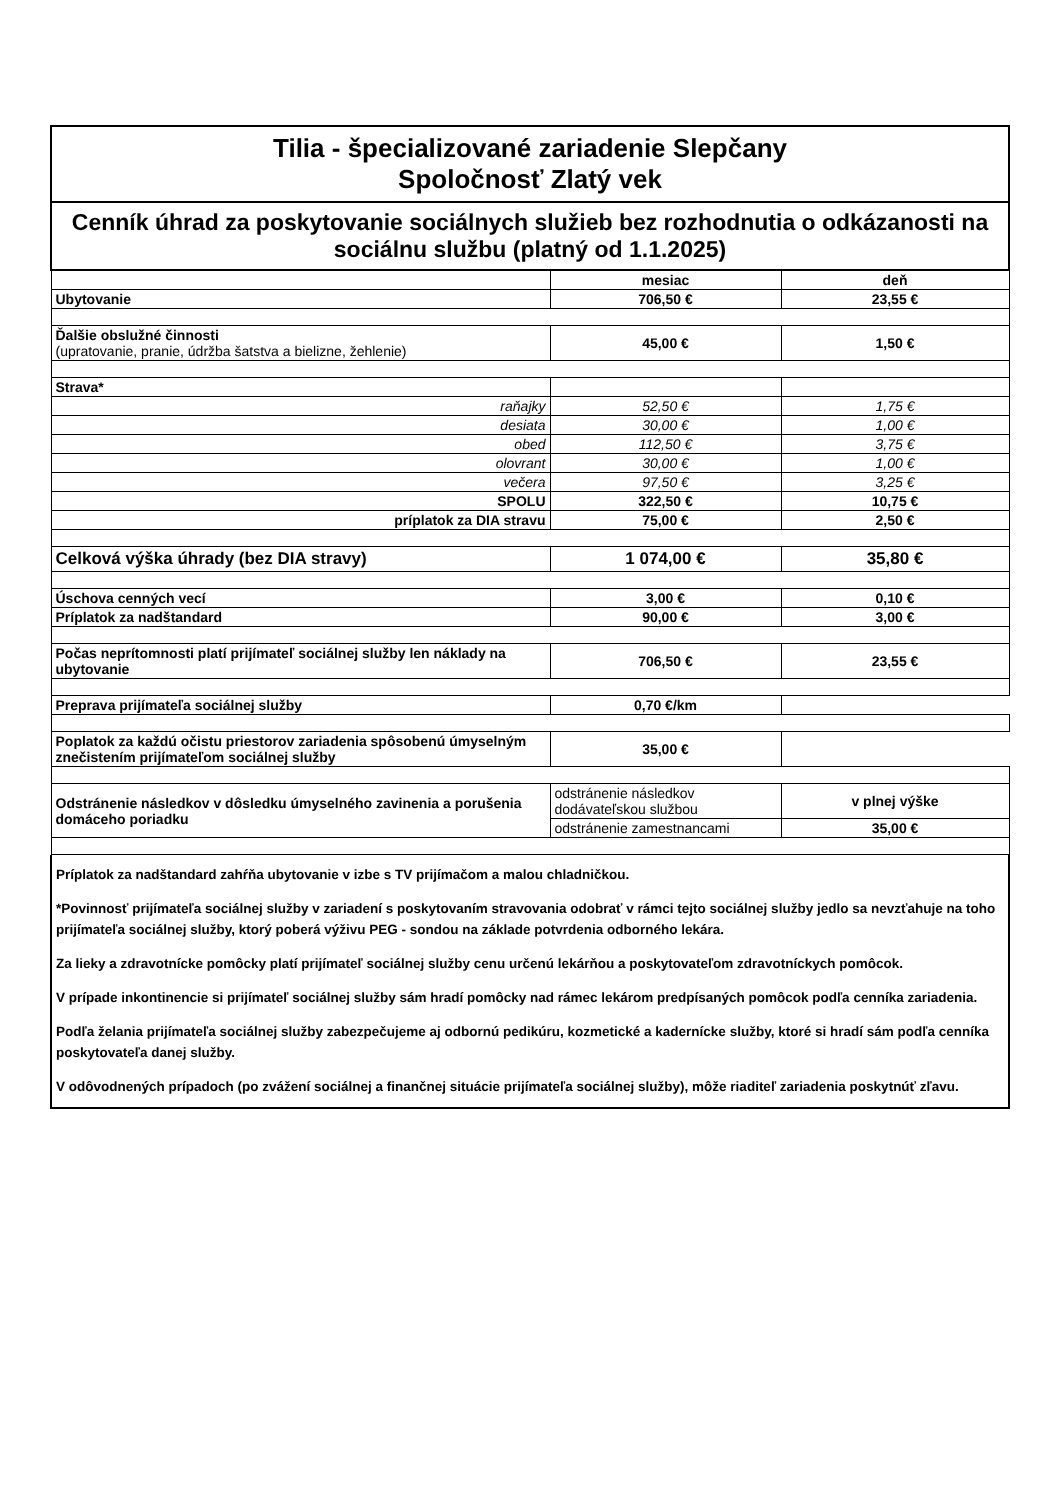| Tilia - špecializované zariadenie Slepčany Spoločnosť Zlatý vek | | |
| Cenník úhrad za poskytovanie sociálnych služieb bez rozhodnutia o odkázanosti na sociálnu službu (platný od 1.1.2025) | | |
| | mesiac | deň |
| Ubytovanie | 706,50 € | 23,55 € |
| Ďalšie obslužné činnosti (upratovanie, pranie, údržba šatstva a bielizne, žehlenie) | 45,00 € | 1,50 € |
| Strava* | | |
| raňajky | 52,50 € | 1,75 € |
| desiata | 30,00 € | 1,00 € |
| obed | 112,50 € | 3,75 € |
| olovrant | 30,00 € | 1,00 € |
| večera | 97,50 € | 3,25 € |
| SPOLU | 322,50 € | 10,75 € |
| príplatok za DIA stravu | 75,00 € | 2,50 € |
| Celková výška úhrady (bez DIA stravy) | 1 074,00 € | 35,80 € |
| Úschova cenných vecí | 3,00 € | 0,10 € |
| Príplatok za nadštandard | 90,00 € | 3,00 € |
| Počas neprítomnosti platí prijímateľ sociálnej služby len náklady na ubytovanie | 706,50 € | 23,55 € |
| Preprava prijímateľa sociálnej služby | 0,70 €/km | |
| Poplatok za každú očistu priestorov zariadenia spôsobenú úmyselným znečistením prijímateľom sociálnej služby | 35,00 € | |
| Odstránenie následkov v dôsledku úmyselného zavinenia a porušenia domáceho poriadku | odstránenie následkov dodávateľskou službou | v plnej výške |
| | odstránenie zamestnancami | 35,00 € |
Príplatok za nadštandard zahŕňa ubytovanie v izbe s TV prijímačom a malou chladničkou.
*Povinnosť prijímateľa sociálnej služby v zariadení s poskytovaním stravovania odobrať v rámci tejto sociálnej služby jedlo sa nevzťahuje na toho prijímateľa sociálnej služby, ktorý poberá výživu PEG - sondou na základe potvrdenia odborného lekára.
Za lieky a zdravotnícke pomôcky platí prijímateľ sociálnej služby cenu určenú lekárňou a poskytovateľom zdravotníckych pomôcok.
V prípade inkontinencie si prijímateľ sociálnej služby sám hradí pomôcky nad rámec lekárom predpísaných pomôcok podľa cenníka zariadenia.
Podľa želania prijímateľa sociálnej služby zabezpečujeme aj odbornú pedikúru, kozmetické a kadernícke služby, ktoré si hradí sám podľa cenníka poskytovateľa danej služby.
V odôvodnených prípadoch (po zvážení sociálnej a finančnej situácie prijímateľa sociálnej služby), môže riaditeľ zariadenia poskytnúť zľavu.